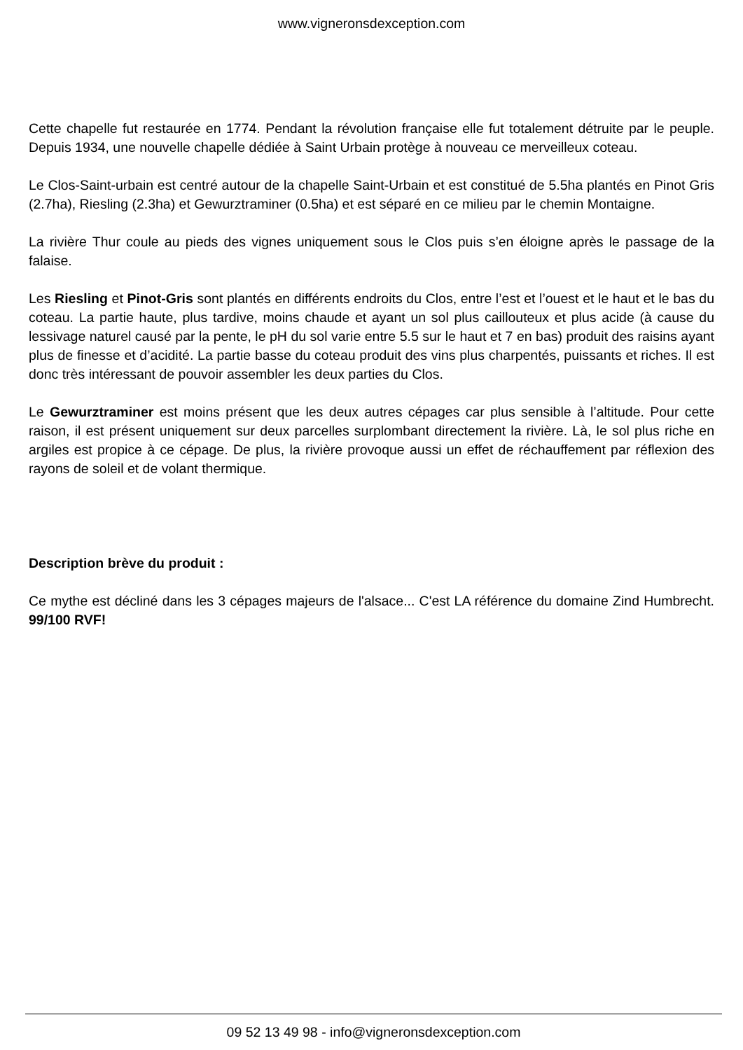www.vigneronsdexception.com
Cette chapelle fut restaurée en 1774. Pendant la révolution française elle fut totalement détruite par le peuple. Depuis 1934, une nouvelle chapelle dédiée à Saint Urbain protège à nouveau ce merveilleux coteau.
Le Clos-Saint-urbain est centré autour de la chapelle Saint-Urbain et est constitué de 5.5ha plantés en Pinot Gris (2.7ha), Riesling (2.3ha) et Gewurztraminer (0.5ha) et est séparé en ce milieu par le chemin Montaigne.
La rivière Thur coule au pieds des vignes uniquement sous le Clos puis s’en éloigne après le passage de la falaise.
Les Riesling et Pinot-Gris sont plantés en différents endroits du Clos, entre l’est et l’ouest et le haut et le bas du coteau. La partie haute, plus tardive, moins chaude et ayant un sol plus caillouteux et plus acide (à cause du lessivage naturel causé par la pente, le pH du sol varie entre 5.5 sur le haut et 7 en bas) produit des raisins ayant plus de finesse et d’acidité. La partie basse du coteau produit des vins plus charpentés, puissants et riches. Il est donc très intéressant de pouvoir assembler les deux parties du Clos.
Le Gewurztraminer est moins présent que les deux autres cépages car plus sensible à l’altitude. Pour cette raison, il est présent uniquement sur deux parcelles surplombant directement la rivière. Là, le sol plus riche en argiles est propice à ce cépage. De plus, la rivière provoque aussi un effet de réchauffement par réflexion des rayons de soleil et de volant thermique.
Description brève du produit :
Ce mythe est décliné dans les 3 cépages majeurs de l'alsace... C'est LA référence du domaine Zind Humbrecht. 99/100 RVF!
09 52 13 49 98 - info@vigneronsdexception.com